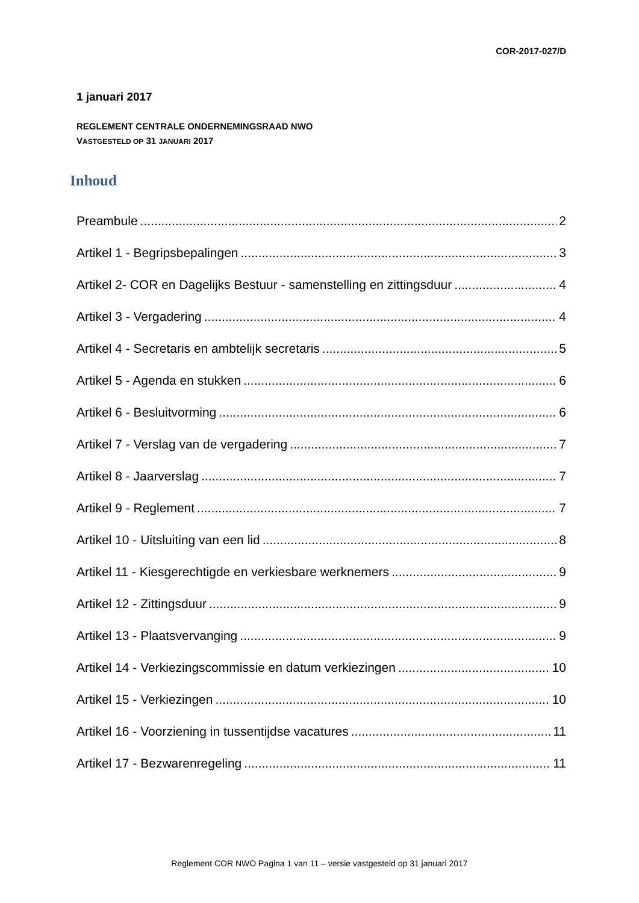COR-2017-027/D
1 januari 2017
REGLEMENT CENTRALE ONDERNEMINGSRAAD NWO
VASTGESTELD OP 31 JANUARI 2017
Inhoud
Preambule 2
Artikel 1 - Begripsbepalingen 3
Artikel 2- COR en Dagelijks Bestuur - samenstelling en zittingsduur 4
Artikel 3 - Vergadering 4
Artikel 4 - Secretaris en ambtelijk secretaris 5
Artikel 5 - Agenda en stukken 6
Artikel 6 - Besluitvorming 6
Artikel 7 - Verslag van de vergadering 7
Artikel 8 - Jaarverslag 7
Artikel 9 - Reglement 7
Artikel 10 - Uitsluiting van een lid 8
Artikel 11 - Kiesgerechtigde en verkiesbare werknemers 9
Artikel 12 - Zittingsduur 9
Artikel 13 - Plaatsvervanging 9
Artikel 14 - Verkiezingscommissie en datum verkiezingen 10
Artikel 15 - Verkiezingen 10
Artikel 16 - Voorziening in tussentijdse vacatures 11
Artikel 17 - Bezwarenregeling 11
Reglement COR NWO Pagina 1 van 11 – versie vastgesteld op 31 januari 2017